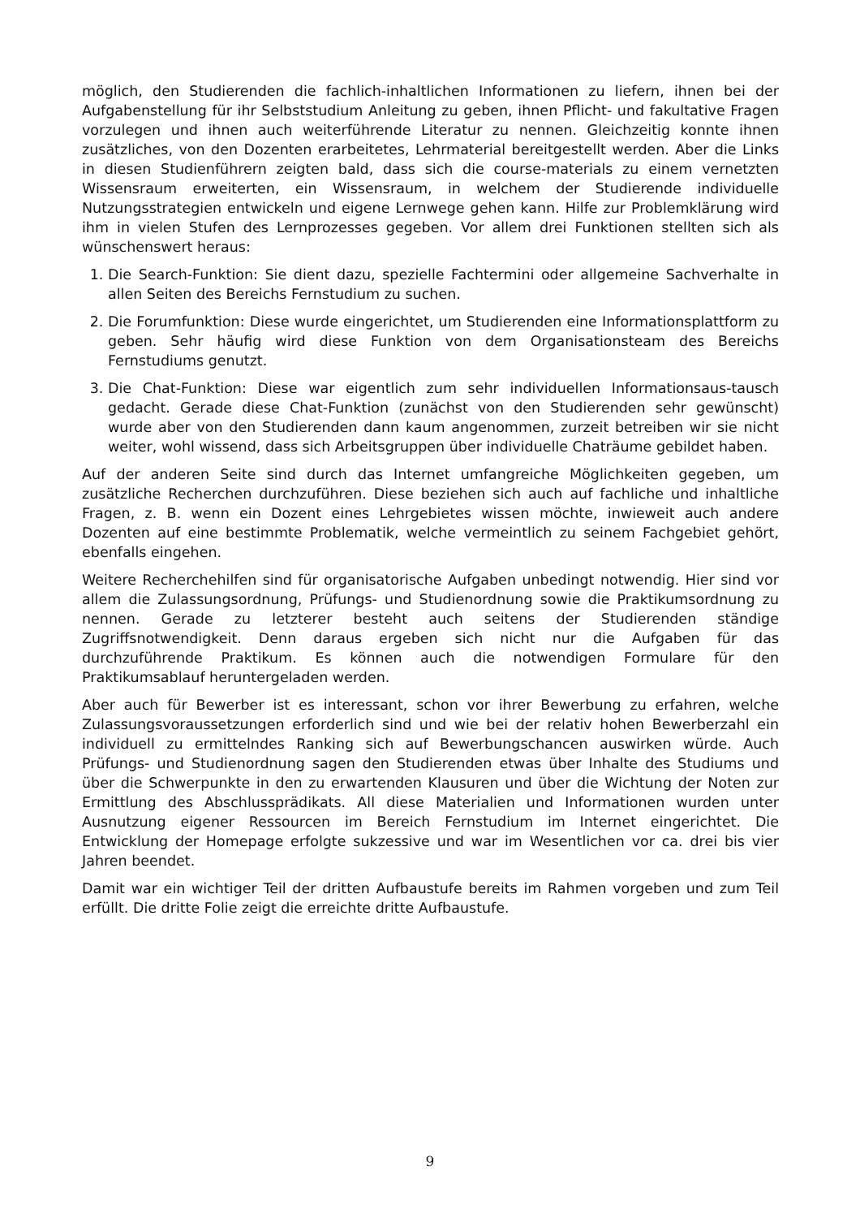möglich, den Studierenden die fachlich-inhaltlichen Informationen zu liefern, ihnen bei der Aufgabenstellung für ihr Selbststudium Anleitung zu geben, ihnen Pflicht- und fakultative Fragen vorzulegen und ihnen auch weiterführende Literatur zu nennen. Gleichzeitig konnte ihnen zusätzliches, von den Dozenten erarbeitetes, Lehrmaterial bereitgestellt werden. Aber die Links in diesen Studienführern zeigten bald, dass sich die course-materials zu einem vernetzten Wissensraum erweiterten, ein Wissensraum, in welchem der Studierende individuelle Nutzungsstrategien entwickeln und eigene Lernwege gehen kann. Hilfe zur Problemklärung wird ihm in vielen Stufen des Lernprozesses gegeben. Vor allem drei Funktionen stellten sich als wünschenswert heraus:
1. Die Search-Funktion: Sie dient dazu, spezielle Fachtermini oder allgemeine Sachverhalte in allen Seiten des Bereichs Fernstudium zu suchen.
2. Die Forumfunktion: Diese wurde eingerichtet, um Studierenden eine Informationsplattform zu geben. Sehr häufig wird diese Funktion von dem Organisationsteam des Bereichs Fernstudiums genutzt.
3. Die Chat-Funktion: Diese war eigentlich zum sehr individuellen Informationsaus-tausch gedacht. Gerade diese Chat-Funktion (zunächst von den Studierenden sehr gewünscht) wurde aber von den Studierenden dann kaum angenommen, zurzeit betreiben wir sie nicht weiter, wohl wissend, dass sich Arbeitsgruppen über individuelle Chaträume gebildet haben.
Auf der anderen Seite sind durch das Internet umfangreiche Möglichkeiten gegeben, um zusätzliche Recherchen durchzuführen. Diese beziehen sich auch auf fachliche und inhaltliche Fragen, z. B. wenn ein Dozent eines Lehrgebietes wissen möchte, inwieweit auch andere Dozenten auf eine bestimmte Problematik, welche vermeintlich zu seinem Fachgebiet gehört, ebenfalls eingehen.
Weitere Recherchehilfen sind für organisatorische Aufgaben unbedingt notwendig. Hier sind vor allem die Zulassungsordnung, Prüfungs- und Studienordnung sowie die Praktikumsordnung zu nennen. Gerade zu letzterer besteht auch seitens der Studierenden ständige Zugriffsnotwendigkeit. Denn daraus ergeben sich nicht nur die Aufgaben für das durchzuführende Praktikum. Es können auch die notwendigen Formulare für den Praktikumsablauf heruntergeladen werden.
Aber auch für Bewerber ist es interessant, schon vor ihrer Bewerbung zu erfahren, welche Zulassungsvoraussetzungen erforderlich sind und wie bei der relativ hohen Bewerberzahl ein individuell zu ermittelndes Ranking sich auf Bewerbungschancen auswirken würde. Auch Prüfungs- und Studienordnung sagen den Studierenden etwas über Inhalte des Studiums und über die Schwerpunkte in den zu erwartenden Klausuren und über die Wichtung der Noten zur Ermittlung des Abschlussprädikats. All diese Materialien und Informationen wurden unter Ausnutzung eigener Ressourcen im Bereich Fernstudium im Internet eingerichtet. Die Entwicklung der Homepage erfolgte sukzessive und war im Wesentlichen vor ca. drei bis vier Jahren beendet.
Damit war ein wichtiger Teil der dritten Aufbaustufe bereits im Rahmen vorgeben und zum Teil erfüllt. Die dritte Folie zeigt die erreichte dritte Aufbaustufe.
9